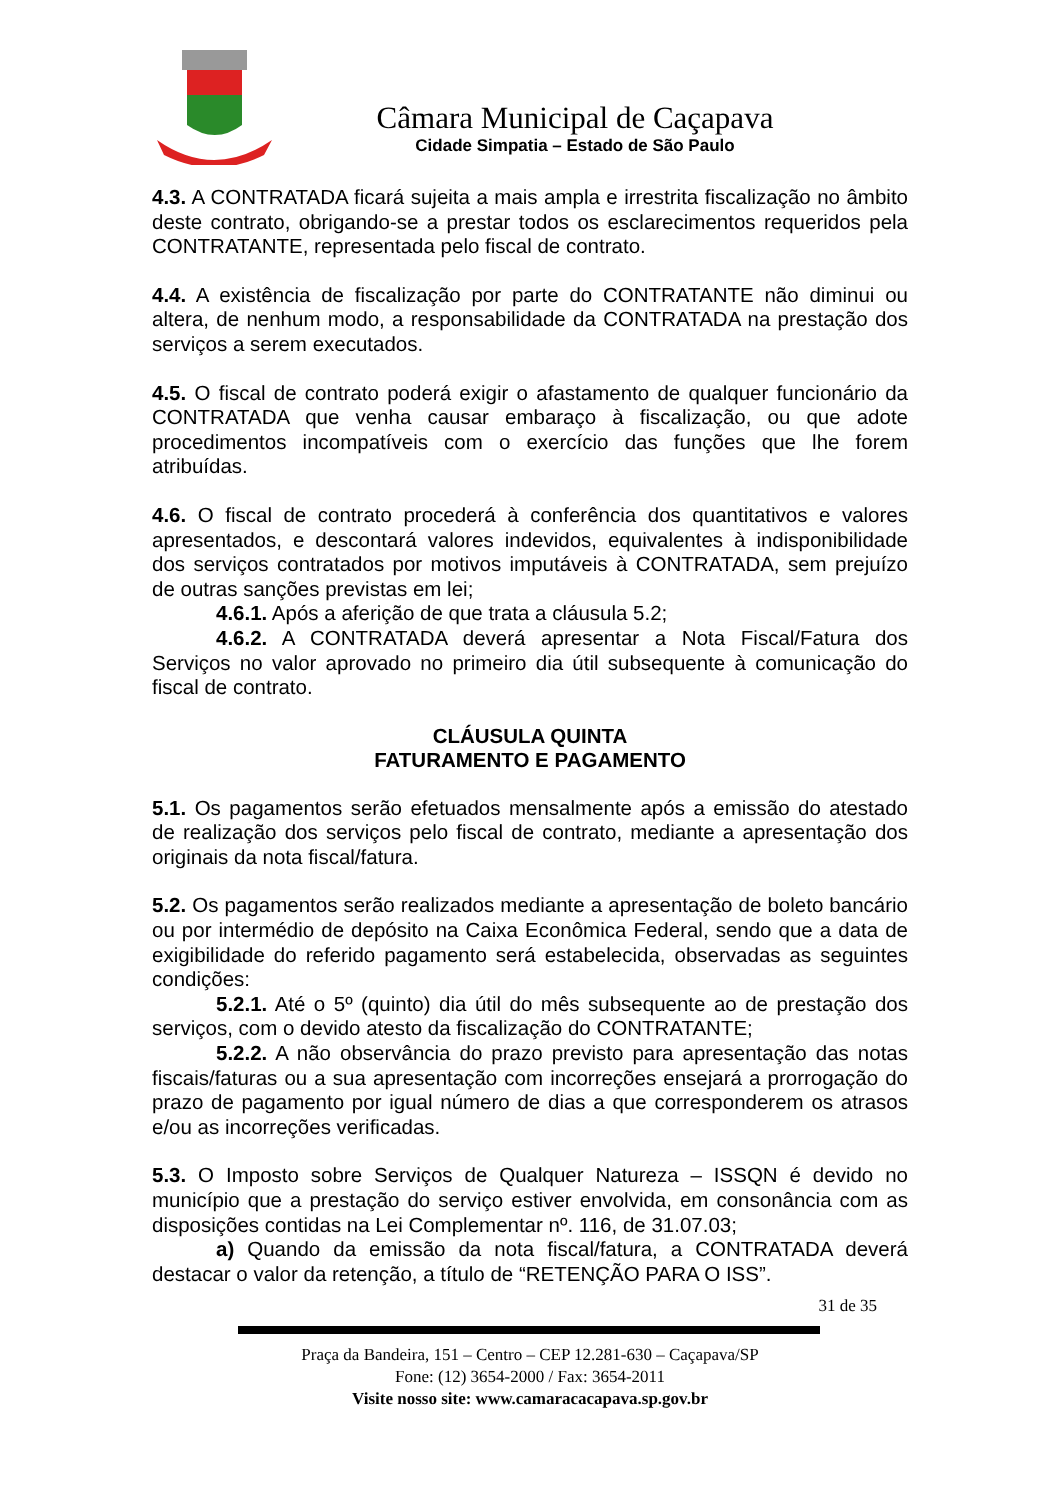Câmara Municipal de Caçapava
Cidade Simpatia – Estado de São Paulo
4.3. A CONTRATADA ficará sujeita a mais ampla e irrestrita fiscalização no âmbito deste contrato, obrigando-se a prestar todos os esclarecimentos requeridos pela CONTRATANTE, representada pelo fiscal de contrato.
4.4. A existência de fiscalização por parte do CONTRATANTE não diminui ou altera, de nenhum modo, a responsabilidade da CONTRATADA na prestação dos serviços a serem executados.
4.5. O fiscal de contrato poderá exigir o afastamento de qualquer funcionário da CONTRATADA que venha causar embaraço à fiscalização, ou que adote procedimentos incompatíveis com o exercício das funções que lhe forem atribuídas.
4.6. O fiscal de contrato procederá à conferência dos quantitativos e valores apresentados, e descontará valores indevidos, equivalentes à indisponibilidade dos serviços contratados por motivos imputáveis à CONTRATADA, sem prejuízo de outras sanções previstas em lei;
4.6.1. Após a aferição de que trata a cláusula 5.2;
4.6.2. A CONTRATADA deverá apresentar a Nota Fiscal/Fatura dos Serviços no valor aprovado no primeiro dia útil subsequente à comunicação do fiscal de contrato.
CLÁUSULA QUINTA
FATURAMENTO E PAGAMENTO
5.1. Os pagamentos serão efetuados mensalmente após a emissão do atestado de realização dos serviços pelo fiscal de contrato, mediante a apresentação dos originais da nota fiscal/fatura.
5.2. Os pagamentos serão realizados mediante a apresentação de boleto bancário ou por intermédio de depósito na Caixa Econômica Federal, sendo que a data de exigibilidade do referido pagamento será estabelecida, observadas as seguintes condições:
5.2.1. Até o 5º (quinto) dia útil do mês subsequente ao de prestação dos serviços, com o devido atesto da fiscalização do CONTRATANTE;
5.2.2. A não observância do prazo previsto para apresentação das notas fiscais/faturas ou a sua apresentação com incorreções ensejará a prorrogação do prazo de pagamento por igual número de dias a que corresponderem os atrasos e/ou as incorreções verificadas.
5.3. O Imposto sobre Serviços de Qualquer Natureza – ISSQN é devido no município que a prestação do serviço estiver envolvida, em consonância com as disposições contidas na Lei Complementar nº. 116, de 31.07.03;
a) Quando da emissão da nota fiscal/fatura, a CONTRATADA deverá destacar o valor da retenção, a título de “RETENÇÃO PARA O ISS”.
31 de 35
Praça da Bandeira, 151 – Centro – CEP 12.281-630 – Caçapava/SP
Fone: (12) 3654-2000 / Fax: 3654-2011
Visite nosso site: www.camaracacapava.sp.gov.br